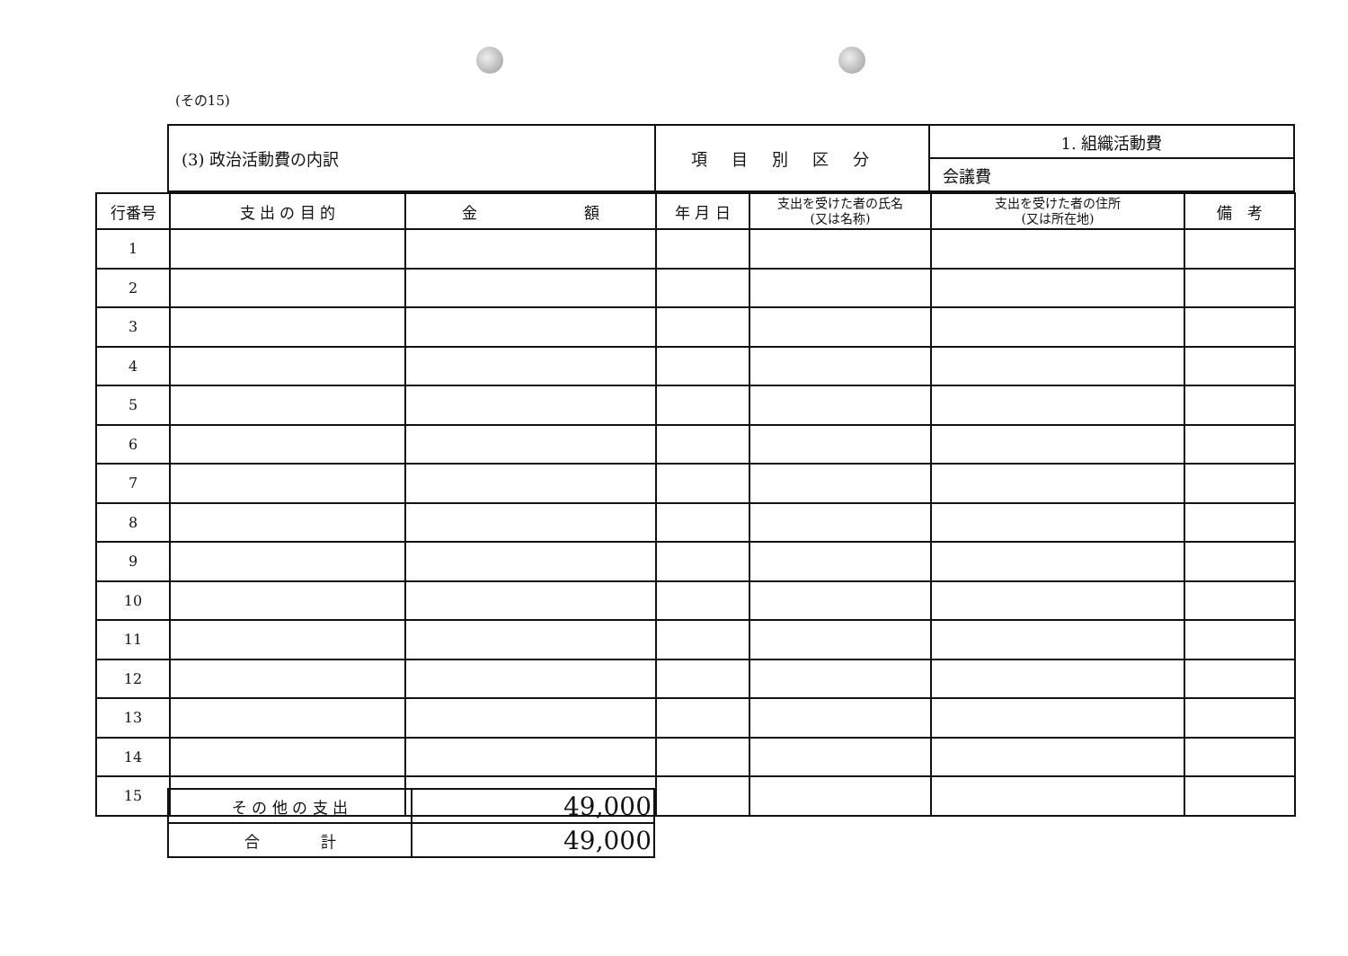(その15)
| (3) 政治活動費の内訳 | 項目別区分 | 1. 組織活動費 |
| | | 会議費 |
| 行番号 | 支 出 の 目 的 | 金 額 | 年 月 日 | 支出を受けた者の氏名 (又は名称) | 支出を受けた者の住所 (又は所在地) | 備 考 |
| --- | --- | --- | --- | --- | --- | --- |
| 1 | | | | | | |
| 2 | | | | | | |
| 3 | | | | | | |
| 4 | | | | | | |
| 5 | | | | | | |
| 6 | | | | | | |
| 7 | | | | | | |
| 8 | | | | | | |
| 9 | | | | | | |
| 10 | | | | | | |
| 11 | | | | | | |
| 12 | | | | | | |
| 13 | | | | | | |
| 14 | | | | | | |
| 15 | | | | | | |
| そ の 他 の 支 出 | 49,000 |
| 合 計 | 49,000 |